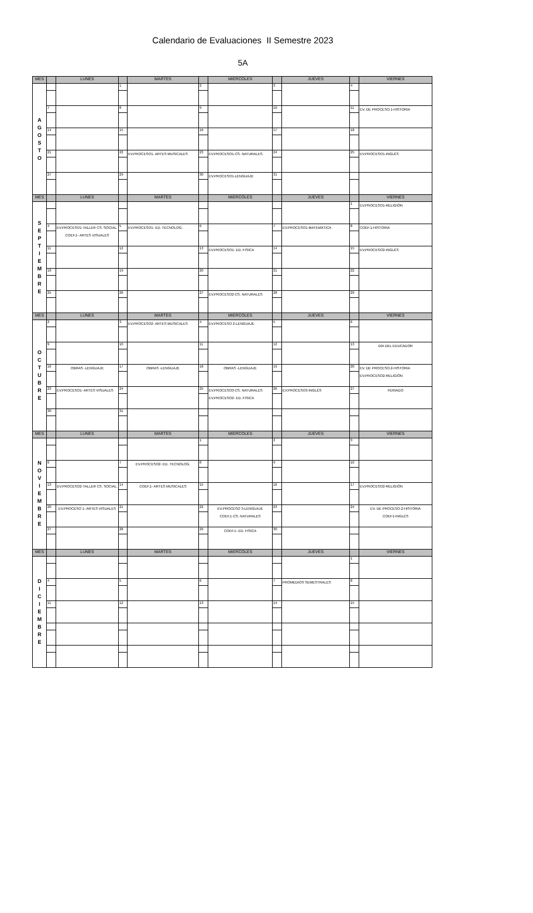Calendario de Evaluaciones II Semestre 2023
5A
| MES | | LUNES | | MARTES | | MIERCOLES | | JUEVES | | VIERNES |
| --- | --- | --- | --- | --- | --- | --- | --- | --- | --- | --- |
| A G O S T O | | | 1 | | 2 | | 3 | | 4 | |
| | 7 | | 8 | | 9 | | 10 | | 11 | EV. DE PROCESO.1-HISTORIA |
| | 14 | | 15 | | 16 | | 17 | | 18 | |
| | 21 | | 22 | EV.PROCESO1- ARTES MUSICALES | 23 | EV.PROCESO1-CS. NATURALES | 24 | | 25 | EV.PROCESO1-INGLÉS |
| | 27 | | 29 | | 30 | EV.PROCESO1-LENGUAJE | 31 | | | |
| MES | | LUNES | | MARTES | | MIERCOLES | | JUEVES | | VIERNES |
| S E P T I E M B R E | | | | | | | | | 1 | EV.PROCESO1-RELIGIÓN |
| | 4 | EV.PROCESO1-TALLER CS. SOCIAL. COEF.1- ARTES VISUALES | 5 | EV.PROCESO1- ED. TECNOLOG. | 6 | | 7 | EV.PROCESO1-MATEMÁTICA | 8 | COEF.1-HISTORIA |
| | 11 | | 12 | | 13 | EV.PROCESO1- ED. FISICA | 14 | | 15 | EV.PROCESO2-INGLÉS |
| | 18 | | 19 | | 20 | | 21 | | 22 | |
| | 25 | | 26 | | 27 | EV.PROCESO2-CS. NATURALES | 28 | | 29 | |
| MES | | LUNES | | MARTES | | MIERCOLES | | JUEVES | | VIERNES |
| O C T U B R E | 2 | | 3 | EV.PROCESO2- ARTES MUSICALES | 4 | EV.PROCESO 2-LENGUAJE | 5 | | 6 | |
| | 9 | | 10 | | 11 | | 12 | | 13 | DÍA DEL EDUCADOR |
| | 16 | OBRAS -LENGUAJE | 17 | OBRAS -LENGUAJE | 18 | OBRAS -LENGUAJE | 19 | | 20 | EV. DE PROCESO.2-HISTORIA EV.PROCESO2-RELIGIÓN |
| | 23 | EV.PROCESO1- ARTES VISUALES | 24 | | 25 | EV.PROCESO3-CS. NATURALES EV.PROCESO2- ED. FISICA | 26 | EV.PROCESO3-INGLÉS | 27 | FERIADO |
| | 30 | | 31 | | | | | | | |
| MES | | LUNES | | MARTES | | MIERCOLES | | JUEVES | | VIERNES |
| N O V I E M B R E | | | | | 1 | | 2 | | 3 | |
| | 6 | | 7 | EV.PROCESO2- ED. TECNOLOG. | 8 | | 9 | | 10 | |
| | 13 | EV.PROCESO2-TALLER CS. SOCIAL. | 14 | COEF.1- ARTES MUSICALES | 15 | | 16 | | 17 | EV.PROCESO2-RELIGIÓN |
| | 20 | EV.PROCESO 1- ARTES VISUALES | 21 | | 22 | EV.PROCESO 3-LENGUAJE COEF.1-CS. NATURALES | 23 | | 24 | EV. DE PROCESO.2-HISTORIA COEF1-INGLÉS |
| | 27 | | 28 | | 29 | COEF.1- ED. FISICA | 30 | | | |
| MES | | LUNES | | MARTES | | MIERCOLES | | JUEVES | | VIERNES |
| D I C I E M B R E | | | | | | | | | 1 | |
| | 4 | | 5 | | 6 | | 7 | PROMEDIOS SEMESTRALES | 8 | |
| | 11 | | 12 | | 13 | | 14 | | 15 | |